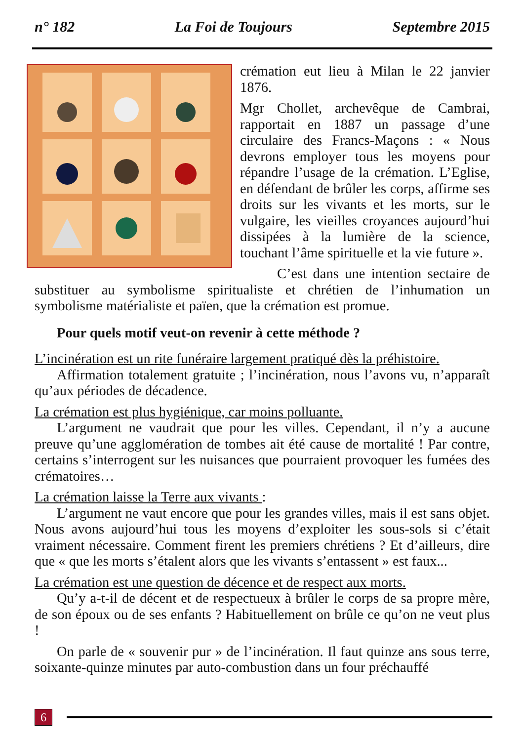n° 182 La Foi de Toujours Septembre 2015
crémation eut lieu à Milan le 22 janvier 1876.
Mgr Chollet, archevêque de Cambrai, rapportait en 1887 un passage d’une circulaire des Francs-Maçons : « Nous devrons employer tous les moyens pour répandre l’usage de la crémation. L’Eglise, en défendant de brûler les corps, affirme ses droits sur les vivants et les morts, sur le vulgaire, les vieilles croyances aujourd’hui dissipées à la lumière de la science, touchant l’âme spirituelle et la vie future ».
C’est dans une intention sectaire de substituer au symbolisme spiritualiste et chrétien de l’inhumation un symbolisme matérialiste et païen, que la crémation est promue.
Pour quels motif veut-on revenir à cette méthode ?
L’incinération est un rite funéraire largement pratiqué dès la préhistoire.
Affirmation totalement gratuite ; l’incinération, nous l’avons vu, n’apparaît qu’aux périodes de décadence.
La crémation est plus hygiénique, car moins polluante.
L’argument ne vaudrait que pour les villes. Cependant, il n’y a aucune preuve qu’une agglomération de tombes ait été cause de mortalité ! Par contre, certains s’interrogent sur les nuisances que pourraient provoquer les fumées des crématoires…
La crémation laisse la Terre aux vivants :
L’argument ne vaut encore que pour les grandes villes, mais il est sans objet. Nous avons aujourd’hui tous les moyens d’exploiter les sous-sols si c’était vraiment nécessaire. Comment firent les premiers chrétiens ? Et d’ailleurs, dire que « que les morts s’étalent alors que les vivants s’entassent » est faux...
La crémation est une question de décence et de respect aux morts.
Qu’y a-t-il de décent et de respectueux à brûler le corps de sa propre mère, de son époux ou de ses enfants ? Habituellement on brûle ce qu’on ne veut plus !
On parle de « souvenir pur » de l’incinération. Il faut quinze ans sous terre, soixante-quinze minutes par auto-combustion dans un four préchauffé
6